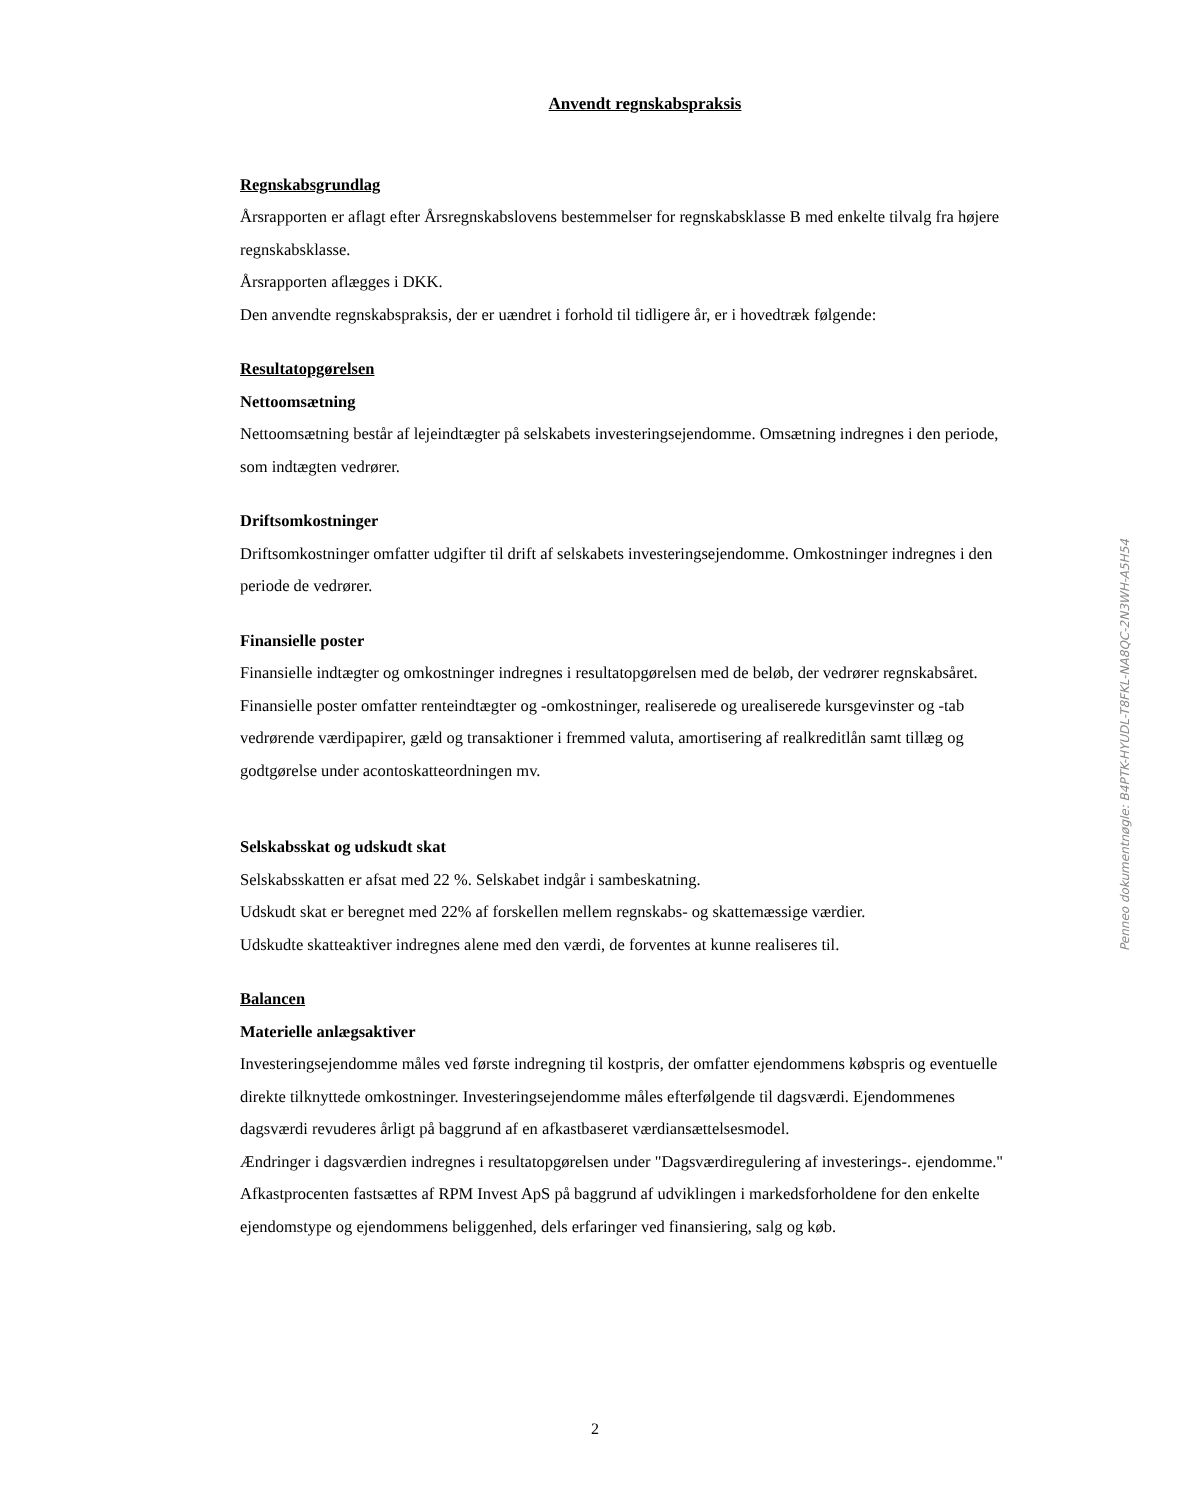Anvendt regnskabspraksis
Regnskabsgrundlag
Årsrapporten er aflagt efter Årsregnskabslovens bestemmelser for regnskabsklasse B med enkelte tilvalg fra højere regnskabsklasse.
Årsrapporten aflægges i DKK.
Den anvendte regnskabspraksis, der er uændret i forhold til tidligere år, er i hovedtræk følgende:
Resultatopgørelsen
Nettoomsætning
Nettoomsætning består af lejeindtægter på selskabets investeringsejendomme. Omsætning indregnes i den periode, som indtægten vedrører.
Driftsomkostninger
Driftsomkostninger omfatter udgifter til drift af selskabets investeringsejendomme. Omkostninger indregnes i den periode de vedrører.
Finansielle poster
Finansielle indtægter og omkostninger indregnes i resultatopgørelsen med de beløb, der vedrører regnskabsåret. Finansielle poster omfatter renteindtægter og -omkostninger, realiserede og urealiserede kursgevinster og -tab vedrørende værdipapirer, gæld og transaktioner i fremmed valuta, amortisering af realkreditlån samt tillæg og godtgørelse under acontoskatteordningen mv.
Selskabsskat og udskudt skat
Selskabsskatten er afsat med 22 %. Selskabet indgår i sambeskatning.
Udskudt skat er beregnet med 22% af forskellen mellem regnskabs- og skattemæssige værdier.
Udskudte skatteaktiver indregnes alene med den værdi, de forventes at kunne realiseres til.
Balancen
Materielle anlægsaktiver
Investeringsejendomme måles ved første indregning til kostpris, der omfatter ejendommens købspris og eventuelle direkte tilknyttede omkostninger. Investeringsejendomme måles efterfølgende til dagsværdi. Ejendommenes dagsværdi revuderes årligt på baggrund af en afkastbaseret værdiansættelsesmodel.
Ændringer i dagsværdien indregnes i resultatopgørelsen under "Dagsværdiregulering af investerings-. ejendomme."
Afkastprocenten fastsættes af RPM Invest ApS på baggrund af udviklingen i markedsforholdene for den enkelte ejendomstype og ejendommens beliggenhed, dels erfaringer ved finansiering, salg og køb.
Penneo dokumentnøgle: B4PTK-HYUDL-T8FKL-NA8QC-2N3WH-A5H54
2